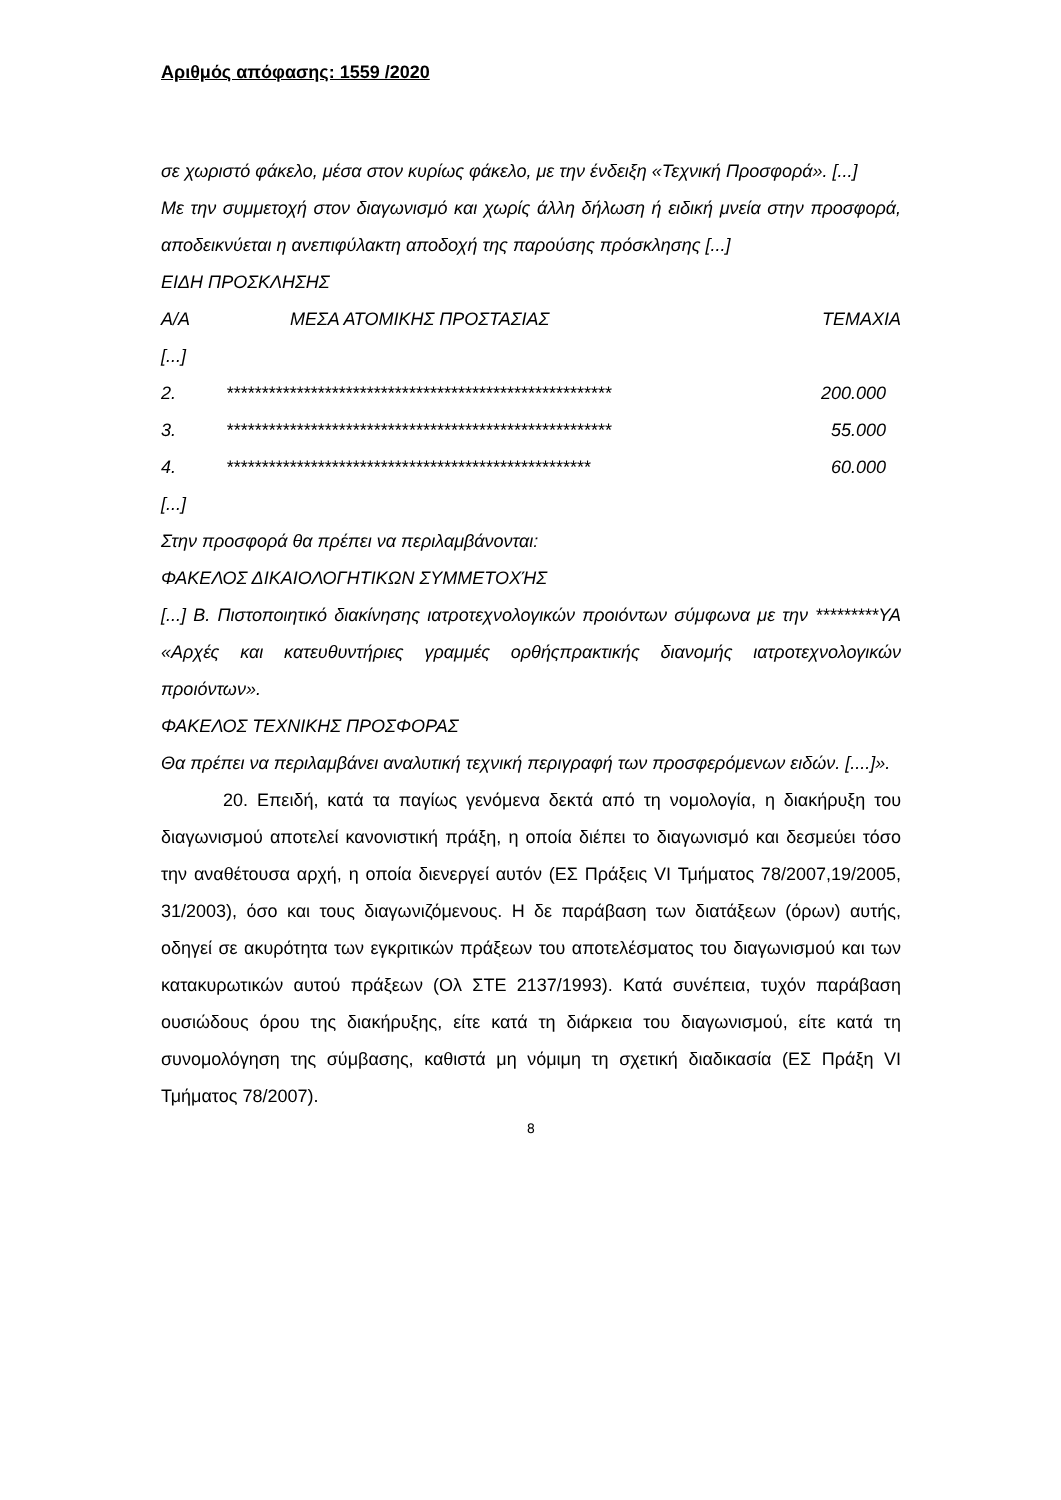Αριθμός απόφασης: 1559 /2020
σε χωριστό φάκελο, μέσα στον κυρίως φάκελο, με την ένδειξη «Τεχνική Προσφορά». [...]
Με την συμμετοχή στον διαγωνισμό και χωρίς άλλη δήλωση ή ειδική μνεία στην προσφορά, αποδεικνύεται η ανεπιφύλακτη αποδοχή της παρούσης πρόσκλησης [...]
ΕΙΔΗ ΠΡΟΣΚΛΗΣΗΣ
| Α/Α | ΜΕΣΑ ΑΤΟΜΙΚΗΣ ΠΡΟΣΤΑΣΙΑΣ | ΤΕΜΑΧΙΑ |
| [...] | | |
| 2. | ******************************************************* | 200.000 |
| 3. | ******************************************************* | 55.000 |
| 4. | **************************************************** | 60.000 |
[...]
Στην προσφορά θα πρέπει να περιλαμβάνονται:
ΦΑΚΕΛΟΣ ΔΙΚΑΙΟΛΟΓΗΤΙΚΩΝ ΣΥΜΜΕΤΟΧΉΣ
[...] Β. Πιστοποιητικό διακίνησης ιατροτεχνολογικών προιόντων σύμφωνα με την *********ΥΑ «Αρχές και κατευθυντήριες γραμμές ορθήςπρακτικής διανομής ιατροτεχνολογικών προιόντων».
ΦΑΚΕΛΟΣ ΤΕΧΝΙΚΗΣ ΠΡΟΣΦΟΡΑΣ
Θα πρέπει να περιλαμβάνει αναλυτική τεχνική περιγραφή των προσφερόμενων ειδών. [....]».
20. Επειδή, κατά τα παγίως γενόμενα δεκτά από τη νομολογία, η διακήρυξη του διαγωνισμού αποτελεί κανονιστική πράξη, η οποία διέπει το διαγωνισμό και δεσμεύει τόσο την αναθέτουσα αρχή, η οποία διενεργεί αυτόν (ΕΣ Πράξεις VI Τμήματος 78/2007,19/2005, 31/2003), όσο και τους διαγωνιζόμενους. Η δε παράβαση των διατάξεων (όρων) αυτής, οδηγεί σε ακυρότητα των εγκριτικών πράξεων του αποτελέσματος του διαγωνισμού και των κατακυρωτικών αυτού πράξεων (Ολ ΣΤΕ 2137/1993). Κατά συνέπεια, τυχόν παράβαση ουσιώδους όρου της διακήρυξης, είτε κατά τη διάρκεια του διαγωνισμού, είτε κατά τη συνομολόγηση της σύμβασης, καθιστά μη νόμιμη τη σχετική διαδικασία (ΕΣ Πράξη VI Τμήματος 78/2007).
8